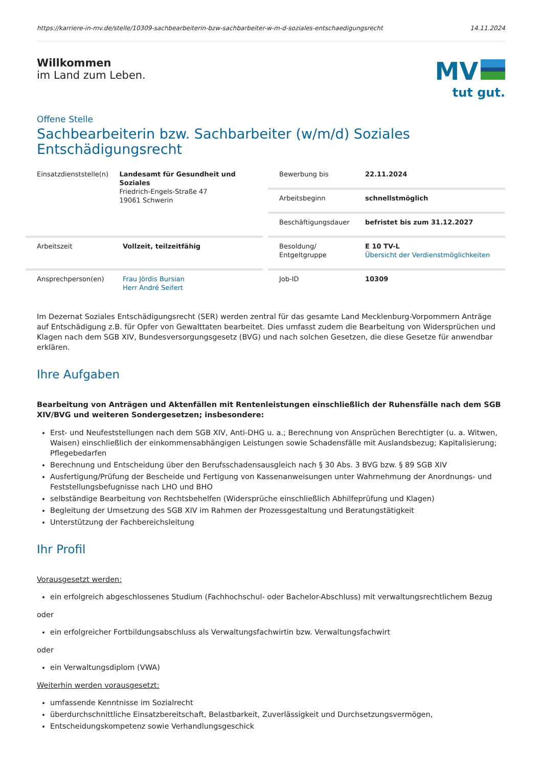https://karriere-in-mv.de/stelle/10309-sachbearbeiterin-bzw-sachbarbeiter-w-m-d-soziales-entschaedigungsrecht 14.11.2024
Willkommen
im Land zum Leben.
MV
tut gut.
Offene Stelle
Sachbearbeiterin bzw. Sachbarbeiter (w/m/d) Soziales Entschädigungsrecht
Einsatzdienststelle(n)
Landesamt für Gesundheit und Soziales
Friedrich-Engels-Straße 47
19061 Schwerin
Bewerbung bis 22.11.2024
Arbeitsbeginn schnellstmöglich
Beschäftigungsdauer befristet bis zum 31.12.2027
Arbeitszeit Vollzeit, teilzeitfähig
Besoldung/
Entgeltgruppe
E 10 TV-L
Übersicht der Verdienstmöglichkeiten
Ansprechperson(en) Frau Jördis Bursian
Herr André Seifert
Job-ID 10309
Im Dezernat Soziales Entschädigungsrecht (SER) werden zentral für das gesamte Land Mecklenburg-Vorpommern Anträge auf Entschädigung z.B. für Opfer von Gewalttaten bearbeitet. Dies umfasst zudem die Bearbeitung von Widersprüchen und Klagen nach dem SGB XIV, Bundesversorgungsgesetz (BVG) und nach solchen Gesetzen, die diese Gesetze für anwendbar erklären.
Ihre Aufgaben
Bearbeitung von Anträgen und Aktenfällen mit Rentenleistungen einschließlich der Ruhensfälle nach dem SGB XIV/BVG und weiteren Sondergesetzen; insbesondere:
Erst- und Neufeststellungen nach dem SGB XIV, Anti-DHG u. a.; Berechnung von Ansprüchen Berechtigter (u. a. Witwen, Waisen) einschließlich der einkommensabhängigen Leistungen sowie Schadensfälle mit Auslandsbezug; Kapitalisierung; Pflegebedarfen
Berechnung und Entscheidung über den Berufsschadensausgleich nach § 30 Abs. 3 BVG bzw. § 89 SGB XIV
Ausfertigung/Prüfung der Bescheide und Fertigung von Kassenanweisungen unter Wahrnehmung der Anordnungs- und Feststellungsbefugnisse nach LHO und BHO
selbständige Bearbeitung von Rechtsbehelfen (Widersprüche einschließlich Abhilfeprüfung und Klagen)
Begleitung der Umsetzung des SGB XIV im Rahmen der Prozessgestaltung und Beratungstätigkeit
Unterstützung der Fachbereichsleitung
Ihr Profil
Vorausgesetzt werden:
ein erfolgreich abgeschlossenes Studium (Fachhochschul- oder Bachelor-Abschluss) mit verwaltungsrechtlichem Bezug
oder
ein erfolgreicher Fortbildungsabschluss als Verwaltungsfachwirtin bzw. Verwaltungsfachwirt
oder
ein Verwaltungsdiplom (VWA)
Weiterhin werden vorausgesetzt:
umfassende Kenntnisse im Sozialrecht
überdurchschnittliche Einsatzbereitschaft, Belastbarkeit, Zuverlässigkeit und Durchsetzungsvermögen,
Entscheidungskompetenz sowie Verhandlungsgeschick